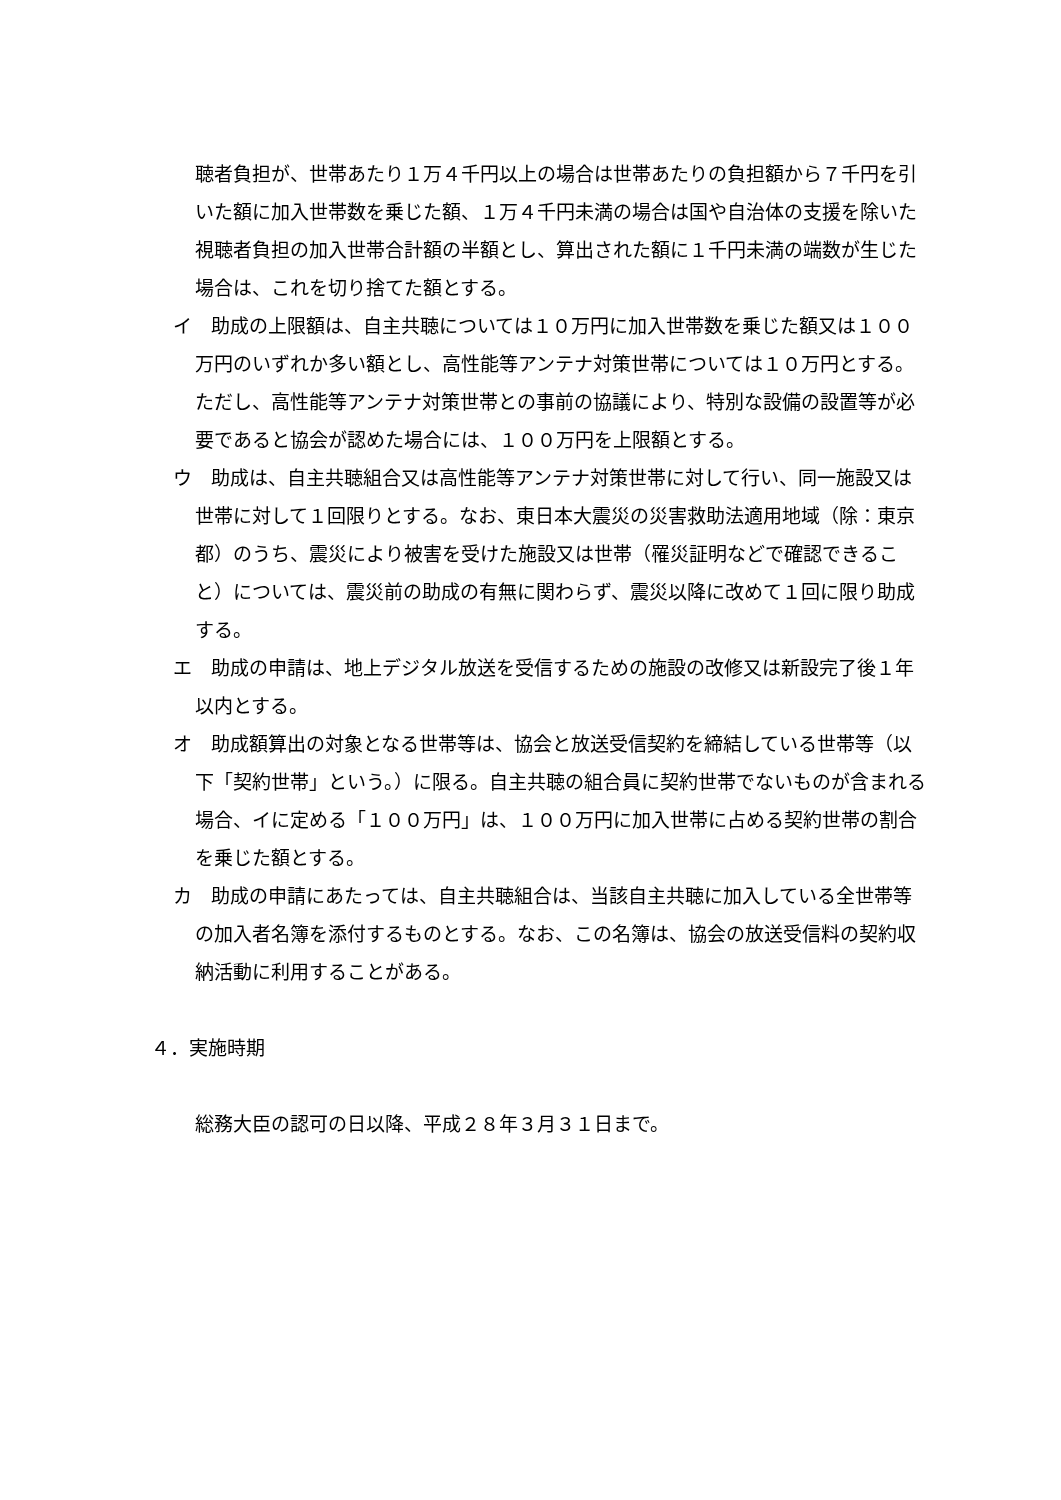聴者負担が、世帯あたり１万４千円以上の場合は世帯あたりの負担額から７千円を引いた額に加入世帯数を乗じた額、１万４千円未満の場合は国や自治体の支援を除いた視聴者負担の加入世帯合計額の半額とし、算出された額に１千円未満の端数が生じた場合は、これを切り捨てた額とする。
イ　助成の上限額は、自主共聴については１０万円に加入世帯数を乗じた額又は１００万円のいずれか多い額とし、高性能等アンテナ対策世帯については１０万円とする。ただし、高性能等アンテナ対策世帯との事前の協議により、特別な設備の設置等が必要であると協会が認めた場合には、１００万円を上限額とする。
ウ　助成は、自主共聴組合又は高性能等アンテナ対策世帯に対して行い、同一施設又は世帯に対して１回限りとする。なお、東日本大震災の災害救助法適用地域（除：東京都）のうち、震災により被害を受けた施設又は世帯（罹災証明などで確認できること）については、震災前の助成の有無に関わらず、震災以降に改めて１回に限り助成する。
エ　助成の申請は、地上デジタル放送を受信するための施設の改修又は新設完了後１年以内とする。
オ　助成額算出の対象となる世帯等は、協会と放送受信契約を締結している世帯等（以下「契約世帯」という。）に限る。自主共聴の組合員に契約世帯でないものが含まれる場合、イに定める「１００万円」は、１００万円に加入世帯に占める契約世帯の割合を乗じた額とする。
カ　助成の申請にあたっては、自主共聴組合は、当該自主共聴に加入している全世帯等の加入者名簿を添付するものとする。なお、この名簿は、協会の放送受信料の契約収納活動に利用することがある。
４．実施時期
総務大臣の認可の日以降、平成２８年３月３１日まで。